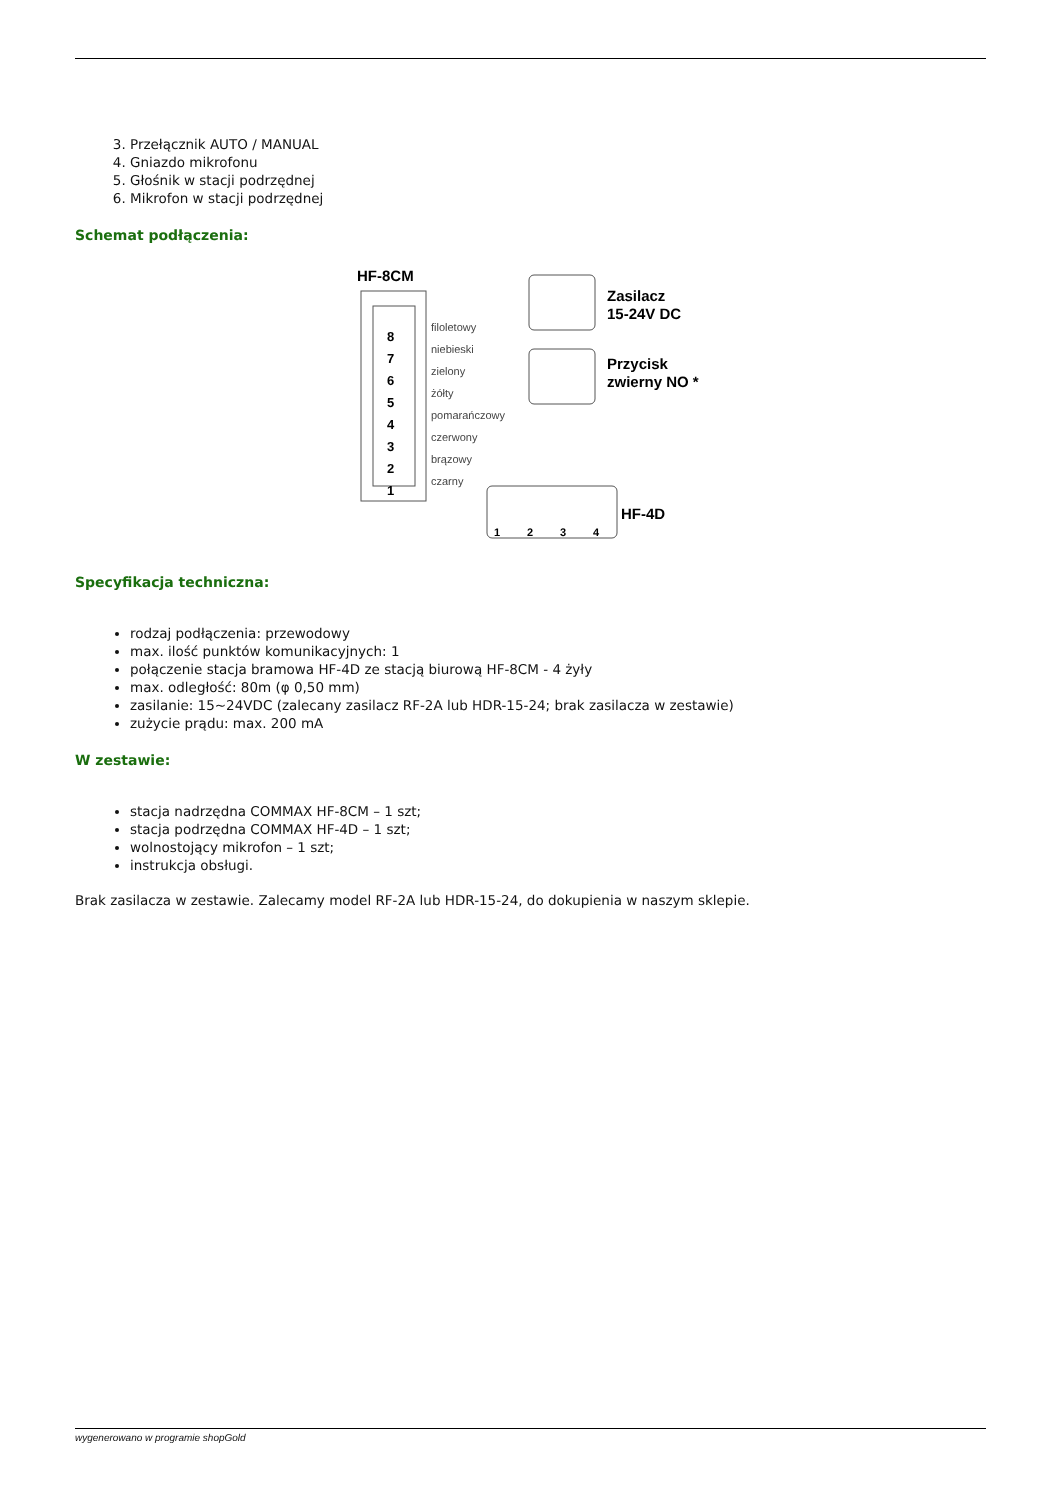3. Przełącznik AUTO / MANUAL
4. Gniazdo mikrofonu
5. Głośnik w stacji podrzędnej
6. Mikrofon w stacji podrzędnej
Schemat podłączenia:
HF-8CM
filoletowy
niebieski
zielony
żółty
pomarańczowy
czerwony
brązowy
czarny
8
7
6
5
4
3
2
1
Zasilacz
15-24V DC
Przycisk
zwierny NO *
HF-4D
1
2
3
4
Specyfikacja techniczna:
rodzaj podłączenia: przewodowy
max. ilość punktów komunikacyjnych: 1
połączenie stacja bramowa HF-4D ze stacją biurową HF-8CM - 4 żyły
max. odległość: 80m (φ 0,50 mm)
zasilanie: 15~24VDC (zalecany zasilacz RF-2A lub HDR-15-24; brak zasilacza w zestawie)
zużycie prądu: max. 200 mA
W zestawie:
stacja nadrzędna COMMAX HF-8CM – 1 szt;
stacja podrzędna COMMAX HF-4D – 1 szt;
wolnostojący mikrofon – 1 szt;
instrukcja obsługi.
Brak zasilacza w zestawie. Zalecamy model RF-2A lub HDR-15-24, do dokupienia w naszym sklepie.
wygenerowano w programie shopGold